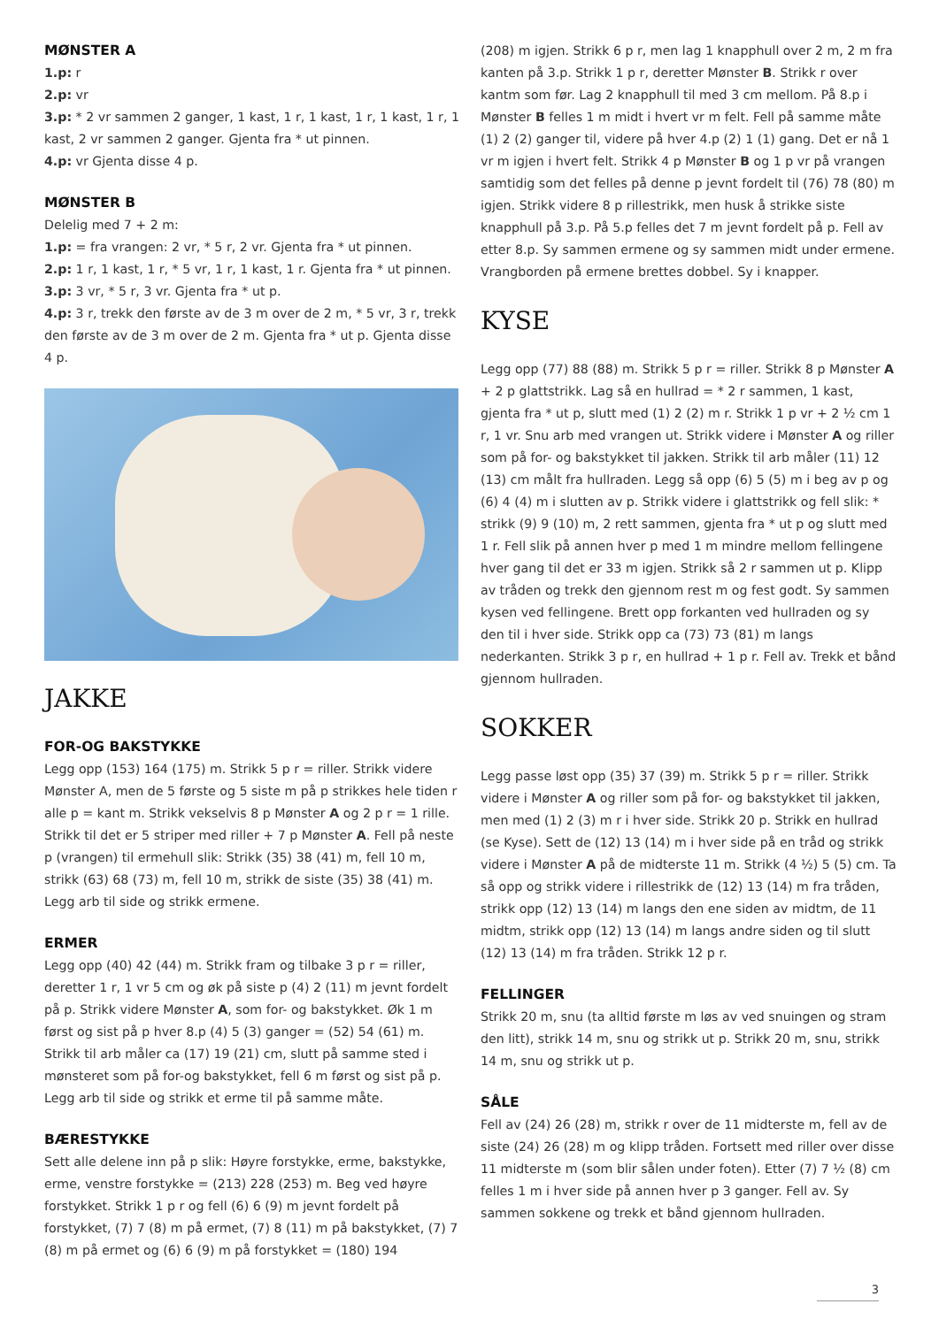MØNSTER A
1.p: r
2.p: vr
3.p: * 2 vr sammen 2 ganger, 1 kast, 1 r, 1 kast, 1 r, 1 kast, 1 r, 1 kast, 2 vr sammen 2 ganger. Gjenta fra * ut pinnen.
4.p: vr Gjenta disse 4 p.
MØNSTER B
Delelig med 7 + 2 m:
1.p: = fra vrangen: 2 vr, * 5 r, 2 vr. Gjenta fra * ut pinnen.
2.p: 1 r, 1 kast, 1 r, * 5 vr, 1 r, 1 kast, 1 r. Gjenta fra * ut pinnen.
3.p: 3 vr, * 5 r, 3 vr. Gjenta fra * ut p.
4.p: 3 r, trekk den første av de 3 m over de 2 m, * 5 vr, 3 r, trekk den første av de 3 m over de 2 m. Gjenta fra * ut p. Gjenta disse 4 p.
JAKKE
FOR-OG BAKSTYKKE
Legg opp (153) 164 (175) m. Strikk 5 p r = riller. Strikk videre Mønster A, men de 5 første og 5 siste m på p strikkes hele tiden r alle p = kant m. Strikk vekselvis 8 p Mønster A og 2 p r = 1 rille. Strikk til det er 5 striper med riller + 7 p Mønster A. Fell på neste p (vrangen) til ermehull slik: Strikk (35) 38 (41) m, fell 10 m, strikk (63) 68 (73) m, fell 10 m, strikk de siste (35) 38 (41) m. Legg arb til side og strikk ermene.
ERMER
Legg opp (40) 42 (44) m. Strikk fram og tilbake 3 p r = riller, deretter 1 r, 1 vr 5 cm og øk på siste p (4) 2 (11) m jevnt fordelt på p. Strikk videre Mønster A, som for- og bakstykket. Øk 1 m først og sist på p hver 8.p (4) 5 (3) ganger = (52) 54 (61) m. Strikk til arb måler ca (17) 19 (21) cm, slutt på samme sted i mønsteret som på for-og bakstykket, fell 6 m først og sist på p. Legg arb til side og strikk et erme til på samme måte.
BÆRESTYKKE
Sett alle delene inn på p slik: Høyre forstykke, erme, bakstykke, erme, venstre forstykke = (213) 228 (253) m. Beg ved høyre forstykket. Strikk 1 p r og fell (6) 6 (9) m jevnt fordelt på forstykket, (7) 7 (8) m på ermet, (7) 8 (11) m på bakstykket, (7) 7 (8) m på ermet og (6) 6 (9) m på forstykket = (180) 194
(208) m igjen. Strikk 6 p r, men lag 1 knapphull over 2 m, 2 m fra kanten på 3.p. Strikk 1 p r, deretter Mønster B. Strikk r over kantm som før. Lag 2 knapphull til med 3 cm mellom. På 8.p i Mønster B felles 1 m midt i hvert vr m felt. Fell på samme måte (1) 2 (2) ganger til, videre på hver 4.p (2) 1 (1) gang. Det er nå 1 vr m igjen i hvert felt. Strikk 4 p Mønster B og 1 p vr på vrangen samtidig som det felles på denne p jevnt fordelt til (76) 78 (80) m igjen. Strikk videre 8 p rillestrikk, men husk å strikke siste knapphull på 3.p. På 5.p felles det 7 m jevnt fordelt på p. Fell av etter 8.p. Sy sammen ermene og sy sammen midt under ermene. Vrangborden på ermene brettes dobbel. Sy i knapper.
KYSE
Legg opp (77) 88 (88) m. Strikk 5 p r = riller. Strikk 8 p Mønster A + 2 p glattstrikk. Lag så en hullrad = * 2 r sammen, 1 kast, gjenta fra * ut p, slutt med (1) 2 (2) m r. Strikk 1 p vr + 2 ½ cm 1 r, 1 vr. Snu arb med vrangen ut. Strikk videre i Mønster A og riller som på for- og bakstykket til jakken. Strikk til arb måler (11) 12 (13) cm målt fra hullraden. Legg så opp (6) 5 (5) m i beg av p og (6) 4 (4) m i slutten av p. Strikk videre i glattstrikk og fell slik: * strikk (9) 9 (10) m, 2 rett sammen, gjenta fra * ut p og slutt med 1 r. Fell slik på annen hver p med 1 m mindre mellom fellingene hver gang til det er 33 m igjen. Strikk så 2 r sammen ut p. Klipp av tråden og trekk den gjennom rest m og fest godt. Sy sammen kysen ved fellingene. Brett opp forkanten ved hullraden og sy den til i hver side. Strikk opp ca (73) 73 (81) m langs nederkanten. Strikk 3 p r, en hullrad + 1 p r. Fell av. Trekk et bånd gjennom hullraden.
SOKKER
Legg passe løst opp (35) 37 (39) m. Strikk 5 p r = riller. Strikk videre i Mønster A og riller som på for- og bakstykket til jakken, men med (1) 2 (3) m r i hver side. Strikk 20 p. Strikk en hullrad (se Kyse). Sett de (12) 13 (14) m i hver side på en tråd og strikk videre i Mønster A på de midterste 11 m. Strikk (4 ½) 5 (5) cm. Ta så opp og strikk videre i rillestrikk de (12) 13 (14) m fra tråden, strikk opp (12) 13 (14) m langs den ene siden av midtm, de 11 midtm, strikk opp (12) 13 (14) m langs andre siden og til slutt (12) 13 (14) m fra tråden. Strikk 12 p r.
FELLINGER
Strikk 20 m, snu (ta alltid første m løs av ved snuingen og stram den litt), strikk 14 m, snu og strikk ut p. Strikk 20 m, snu, strikk 14 m, snu og strikk ut p.
SÅLE
Fell av (24) 26 (28) m, strikk r over de 11 midterste m, fell av de siste (24) 26 (28) m og klipp tråden. Fortsett med riller over disse 11 midterste m (som blir sålen under foten). Etter (7) 7 ½ (8) cm felles 1 m i hver side på annen hver p 3 ganger. Fell av. Sy sammen sokkene og trekk et bånd gjennom hullraden.
3